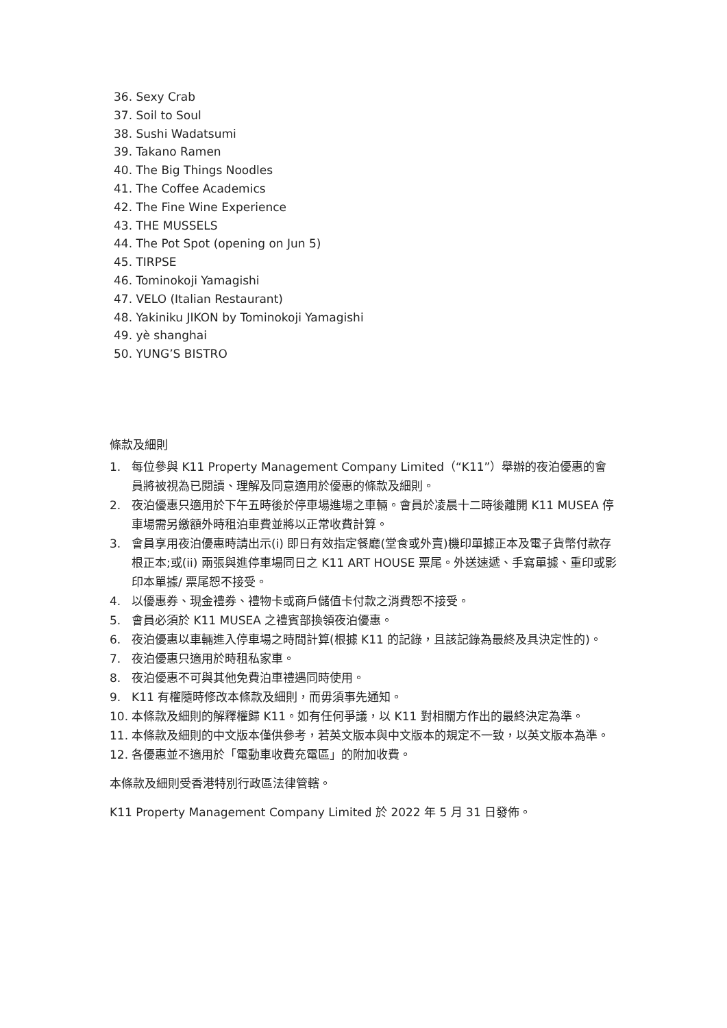36. Sexy Crab
37. Soil to Soul
38. Sushi Wadatsumi
39. Takano Ramen
40. The Big Things Noodles
41. The Coffee Academics
42. The Fine Wine Experience
43. THE MUSSELS
44. The Pot Spot (opening on Jun 5)
45. TIRPSE
46. Tominokoji Yamagishi
47. VELO (Italian Restaurant)
48. Yakiniku JIKON by Tominokoji Yamagishi
49. yè shanghai
50. YUNG’S BISTRO
條款及細則
1. 每位參與 K11 Property Management Company Limited（“K11”）舉辦的夜泊優惠的會員將被視為已閱讀、理解及同意適用於優惠的條款及細則。
2. 夜泊優惠只適用於下午五時後於停車場進場之車輛。會員於凌晨十二時後離開 K11 MUSEA 停車場需另繳額外時租泊車費並將以正常收費計算。
3. 會員享用夜泊優惠時請出示(i) 即日有效指定餐廳(堂食或外賣)機印單據正本及電子貨幣付款存根正本;或(ii) 兩張與進停車場同日之 K11 ART HOUSE 票尾。外送速遞、手寫單據、重印或影印本單據/ 票尾恕不接受。
4. 以優惠券、現金禮券、禮物卡或商戶儲值卡付款之消費恕不接受。
5. 會員必須於 K11 MUSEA 之禮賓部換領夜泊優惠。
6. 夜泊優惠以車輛進入停車場之時間計算(根據 K11 的記錄，且該記錄為最終及具決定性的)。
7. 夜泊優惠只適用於時租私家車。
8. 夜泊優惠不可與其他免費泊車禮遇同時使用。
9. K11 有權隨時修改本條款及細則，而毋須事先通知。
10. 本條款及細則的解釋權歸 K11。如有任何爭議，以 K11 對相關方作出的最終決定為準。
11. 本條款及細則的中文版本僅供參考，若英文版本與中文版本的規定不一致，以英文版本為準。
12. 各優惠並不適用於「電動車收費充電區」的附加收費。
本條款及細則受香港特別行政區法律管轄。
K11 Property Management Company Limited 於 2022 年 5 月 31 日發佈。